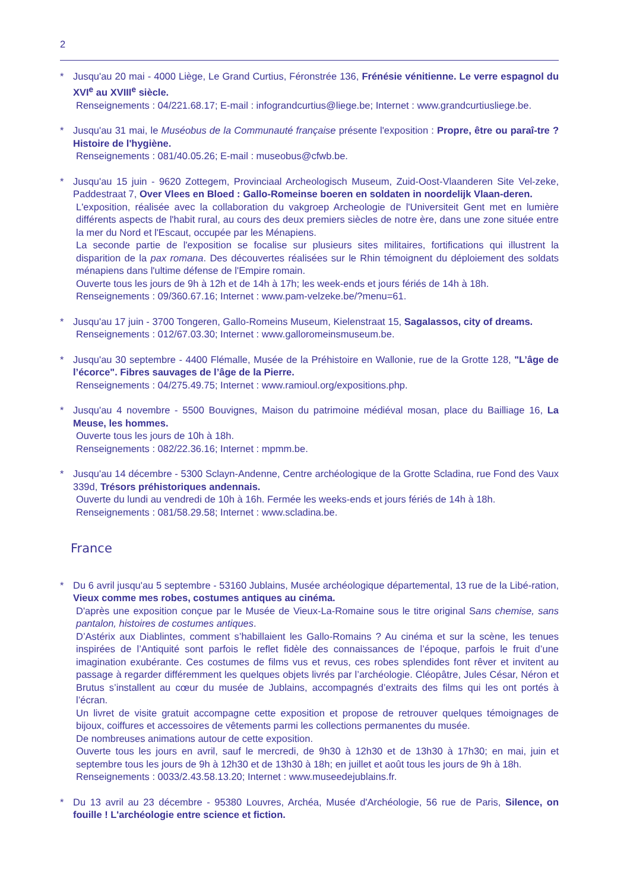2
* Jusqu'au 20 mai - 4000 Liège, Le Grand Curtius, Féronstrée 136, Frénésie vénitienne. Le verre espagnol du XVI<sup>e</sup> au XVIII<sup>e</sup> siècle.
Renseignements : 04/221.68.17; E-mail : infograndcurtius@liege.be; Internet : www.grandcurtiusliege.be.
* Jusqu'au 31 mai, le Muséobus de la Communauté française présente l'exposition : Propre, être ou paraî-tre ? Histoire de l'hygiène.
Renseignements : 081/40.05.26; E-mail : museobus@cfwb.be.
* Jusqu'au 15 juin - 9620 Zottegem, Provinciaal Archeologisch Museum, Zuid-Oost-Vlaanderen Site Vel-zeke, Paddestraat 7, Over Vlees en Bloed : Gallo-Romeinse boeren en soldaten in noordelijk Vlaan-deren.
L'exposition, réalisée avec la collaboration du vakgroep Archeologie de l'Universiteit Gent met en lumière différents aspects de l'habit rural, au cours des deux premiers siècles de notre ère, dans une zone située entre la mer du Nord et l'Escaut, occupée par les Ménapiens.
La seconde partie de l'exposition se focalise sur plusieurs sites militaires, fortifications qui illustrent la disparition de la pax romana. Des découvertes réalisées sur le Rhin témoignent du déploiement des soldats ménapiens dans l'ultime défense de l'Empire romain.
Ouverte tous les jours de 9h à 12h et de 14h à 17h; les week-ends et jours fériés de 14h à 18h.
Renseignements : 09/360.67.16; Internet : www.pam-velzeke.be/?menu=61.
* Jusqu'au 17 juin - 3700 Tongeren, Gallo-Romeins Museum, Kielenstraat 15, Sagalassos, city of dreams.
Renseignements : 012/67.03.30; Internet : www.galloromeinsmuseum.be.
* Jusqu'au 30 septembre - 4400 Flémalle, Musée de la Préhistoire en Wallonie, rue de la Grotte 128, "L’âge de l’écorce". Fibres sauvages de l’âge de la Pierre.
Renseignements : 04/275.49.75; Internet : www.ramioul.org/expositions.php.
* Jusqu'au 4 novembre - 5500 Bouvignes, Maison du patrimoine médiéval mosan, place du Bailliage 16, La Meuse, les hommes.
Ouverte tous les jours de 10h à 18h.
Renseignements : 082/22.36.16; Internet : mpmm.be.
* Jusqu'au 14 décembre - 5300 Sclayn-Andenne, Centre archéologique de la Grotte Scladina, rue Fond des Vaux 339d, Trésors préhistoriques andennais.
Ouverte du lundi au vendredi de 10h à 16h. Fermée les weeks-ends et jours fériés de 14h à 18h.
Renseignements : 081/58.29.58; Internet : www.scladina.be.
France
* Du 6 avril jusqu'au 5 septembre - 53160 Jublains, Musée archéologique départemental, 13 rue de la Libé-ration, Vieux comme mes robes, costumes antiques au cinéma.
D'après une exposition conçue par le Musée de Vieux-La-Romaine sous le titre original Sans chemise, sans pantalon, histoires de costumes antiques.
D’Astérix aux Diablintes, comment s’habillaient les Gallo-Romains ? Au cinéma et sur la scène, les tenues inspirées de l’Antiquité sont parfois le reflet fidèle des connaissances de l’époque, parfois le fruit d’une imagination exubérante. Ces costumes de films vus et revus, ces robes splendides font rêver et invitent au passage à regarder différemment les quelques objets livrés par l’archéologie. Cléopâtre, Jules César, Néron et Brutus s’installent au cœur du musée de Jublains, accompagnés d’extraits des films qui les ont portés à l’écran.
Un livret de visite gratuit accompagne cette exposition et propose de retrouver quelques témoignages de bijoux, coiffures et accessoires de vêtements parmi les collections permanentes du musée.
De nombreuses animations autour de cette exposition.
Ouverte tous les jours en avril, sauf le mercredi, de 9h30 à 12h30 et de 13h30 à 17h30; en mai, juin et septembre tous les jours de 9h à 12h30 et de 13h30 à 18h; en juillet et août tous les jours de 9h à 18h.
Renseignements : 0033/2.43.58.13.20; Internet : www.museedejublains.fr.
* Du 13 avril au 23 décembre - 95380 Louvres, Archéa, Musée d'Archéologie, 56 rue de Paris, Silence, on fouille ! L'archéologie entre science et fiction.